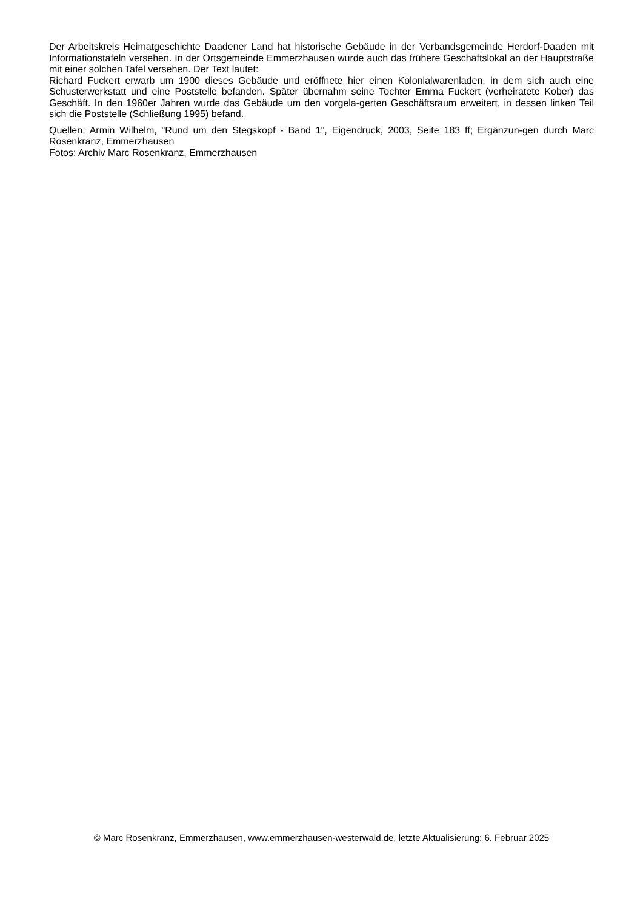Der Arbeitskreis Heimatgeschichte Daadener Land hat historische Gebäude in der Verbandsgemeinde Herdorf-Daaden mit Informationstafeln versehen. In der Ortsgemeinde Emmerzhausen wurde auch das frühere Geschäftslokal an der Hauptstraße mit einer solchen Tafel versehen. Der Text lautet:
Richard Fuckert erwarb um 1900 dieses Gebäude und eröffnete hier einen Kolonialwarenladen, in dem sich auch eine Schusterwerkstatt und eine Poststelle befanden. Später übernahm seine Tochter Emma Fuckert (verheiratete Kober) das Geschäft. In den 1960er Jahren wurde das Gebäude um den vorgela-gerten Geschäftsraum erweitert, in dessen linken Teil sich die Poststelle (Schließung 1995) befand.
Quellen: Armin Wilhelm, "Rund um den Stegskopf - Band 1", Eigendruck, 2003, Seite 183 ff; Ergänzun-gen durch Marc Rosenkranz, Emmerzhausen
Fotos: Archiv Marc Rosenkranz, Emmerzhausen
© Marc Rosenkranz, Emmerzhausen, www.emmerzhausen-westerwald.de, letzte Aktualisierung: 6. Februar 2025